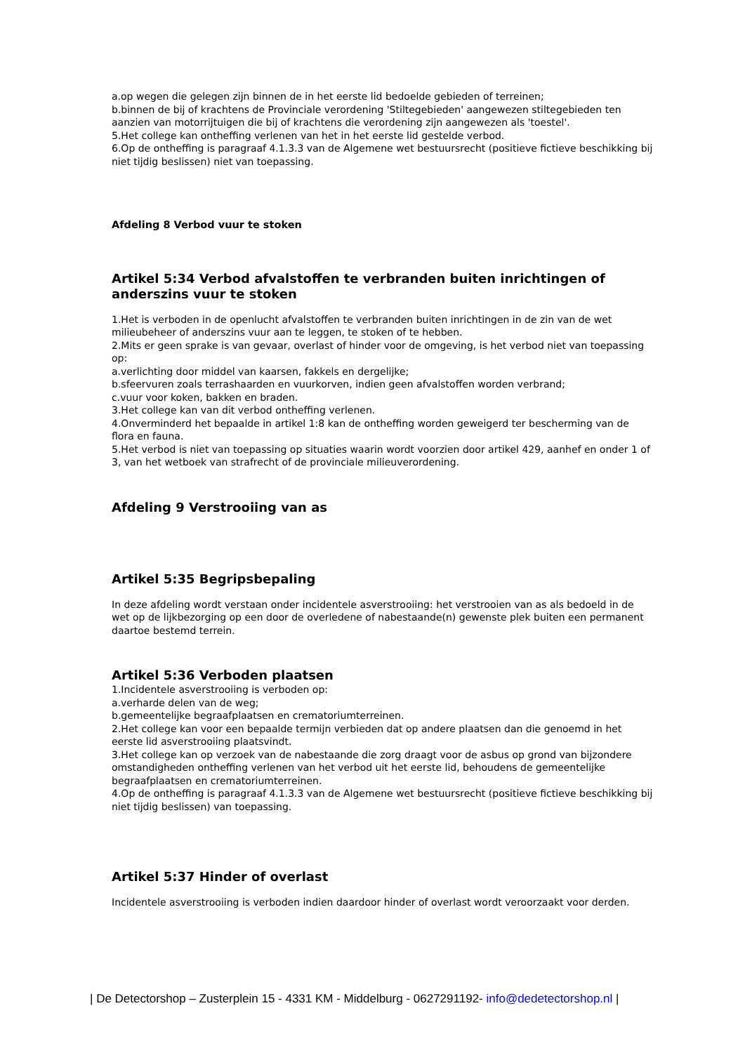a.op wegen die gelegen zijn binnen de in het eerste lid bedoelde gebieden of terreinen;
b.binnen de bij of krachtens de Provinciale verordening 'Stiltegebieden' aangewezen stiltegebieden ten aanzien van motorrijtuigen die bij of krachtens die verordening zijn aangewezen als 'toestel'.
5.Het college kan ontheffing verlenen van het in het eerste lid gestelde verbod.
6.Op de ontheffing is paragraaf 4.1.3.3 van de Algemene wet bestuursrecht (positieve fictieve beschikking bij niet tijdig beslissen) niet van toepassing.
Afdeling 8 Verbod vuur te stoken
Artikel 5:34 Verbod afvalstoffen te verbranden buiten inrichtingen of anderszins vuur te stoken
1.Het is verboden in de openlucht afvalstoffen te verbranden buiten inrichtingen in de zin van de wet milieubeheer of anderszins vuur aan te leggen, te stoken of te hebben.
2.Mits er geen sprake is van gevaar, overlast of hinder voor de omgeving, is het verbod niet van toepassing op:
a.verlichting door middel van kaarsen, fakkels en dergelijke;
b.sfeervuren zoals terrashaarden en vuurkorven, indien geen afvalstoffen worden verbrand;
c.vuur voor koken, bakken en braden.
3.Het college kan van dit verbod ontheffing verlenen.
4.Onverminderd het bepaalde in artikel 1:8 kan de ontheffing worden geweigerd ter bescherming van de flora en fauna.
5.Het verbod is niet van toepassing op situaties waarin wordt voorzien door artikel 429, aanhef en onder 1 of 3, van het wetboek van strafrecht of de provinciale milieuverordening.
Afdeling 9 Verstrooiing van as
Artikel 5:35 Begripsbepaling
In deze afdeling wordt verstaan onder incidentele asverstrooiing: het verstrooien van as als bedoeld in de wet op de lijkbezorging op een door de overledene of nabestaande(n) gewenste plek buiten een permanent daartoe bestemd terrein.
Artikel 5:36 Verboden plaatsen
1.Incidentele asverstrooiing is verboden op:
a.verharde delen van de weg;
b.gemeentelijke begraafplaatsen en crematoriumterreinen.
2.Het college kan voor een bepaalde termijn verbieden dat op andere plaatsen dan die genoemd in het eerste lid asverstrooiing plaatsvindt.
3.Het college kan op verzoek van de nabestaande die zorg draagt voor de asbus op grond van bijzondere omstandigheden ontheffing verlenen van het verbod uit het eerste lid, behoudens de gemeentelijke begraafplaatsen en crematoriumterreinen.
4.Op de ontheffing is paragraaf 4.1.3.3 van de Algemene wet bestuursrecht (positieve fictieve beschikking bij niet tijdig beslissen) van toepassing.
Artikel 5:37 Hinder of overlast
Incidentele asverstrooiing is verboden indien daardoor hinder of overlast wordt veroorzaakt voor derden.
| De Detectorshop – Zusterplein 15 - 4331 KM - Middelburg - 0627291192- info@dedetectorshop.nl |